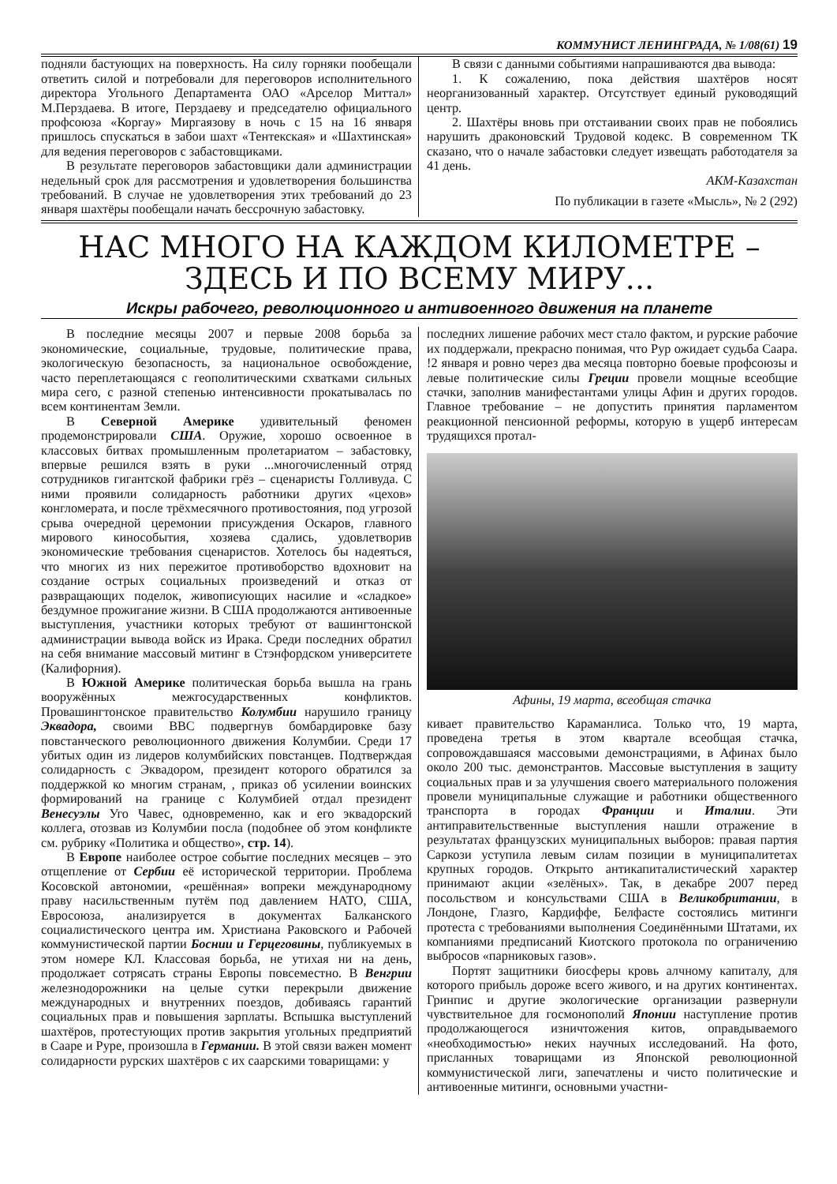КОММУНИСТ ЛЕНИНГРАДА, № 1/08(61) 19
подняли бастующих на поверхность. На силу горняки пообещали ответить силой и потребовали для переговоров исполнительного директора Угольного Департамента ОАО «Арселор Миттал» М.Перздаева. В итоге, Перздаеву и председателю официального профсоюза «Коргау» Миргаязову в ночь с 15 на 16 января пришлось спускаться в забои шахт «Тентекская» и «Шахтинская» для ведения переговоров с забастовщиками.
В результате переговоров забастовщики дали администрации недельный срок для рассмотрения и удовлетворения большинства требований. В случае не удовлетворения этих требований до 23 января шахтёры пообещали начать бессрочную забастовку.
В связи с данными событиями напрашиваются два вывода:
1. К сожалению, пока действия шахтёров носят неорганизованный характер. Отсутствует единый руководящий центр.
2. Шахтёры вновь при отстаивании своих прав не побоялись нарушить драконовский Трудовой кодекс. В современном ТК сказано, что о начале забастовки следует извещать работодателя за 41 день.
АКМ-Казахстан
По публикации в газете «Мысль», № 2 (292)
НАС МНОГО НА КАЖДОМ КИЛОМЕТРЕ –
ЗДЕСЬ И ПО ВСЕМУ МИРУ...
Искры рабочего, революционного и антивоенного движения на планете
В последние месяцы 2007 и первые 2008 борьба за экономические, социальные, трудовые, политические права, экологическую безопасность, за национальное освобождение, часто переплетающаяся с геополитическими схватками сильных мира сего, с разной степенью интенсивности прокатывалась по всем континентам Земли.
В Северной Америке удивительный феномен продемонстрировали США. Оружие, хорошо освоенное в классовых битвах промышленным пролетариатом – забастовку, впервые решился взять в руки ...многочисленный отряд сотрудников гигантской фабрики грёз – сценаристы Голливуда. С ними проявили солидарность работники других «цехов» конгломерата, и после трёхмесячного противостояния, под угрозой срыва очередной церемонии присуждения Оскаров, главного мирового кинособытия, хозяева сдались, удовлетворив экономические требования сценаристов. Хотелось бы надеяться, что многих из них пережитое противоборство вдохновит на создание острых социальных произведений и отказ от развращающих поделок, живописующих насилие и «сладкое» бездумное прожигание жизни. В США продолжаются антивоенные выступления, участники которых требуют от вашингтонской администрации вывода войск из Ирака. Среди последних обратил на себя внимание массовый митинг в Стэнфордском университете (Калифорния).
В Южной Америке политическая борьба вышла на грань вооружённых межгосударственных конфликтов. Провашингтонское правительство Колумбии нарушило границу Эквадора, своими ВВС подвергнув бомбардировке базу повстанческого революционного движения Колумбии. Среди 17 убитых один из лидеров колумбийских повстанцев. Подтверждая солидарность с Эквадором, президент которого обратился за поддержкой ко многим странам, , приказ об усилении воинских формирований на границе с Колумбией отдал президент Венесуэлы Уго Чавес, одновременно, как и его эквадорский коллега, отозвав из Колумбии посла (подобнее об этом конфликте см. рубрику «Политика и общество», стр. 14).
В Европе наиболее острое событие последних месяцев – это отщепление от Сербии её исторической территории. Проблема Косовской автономии, «решённая» вопреки международному праву насильственным путём под давлением НАТО, США, Евросоюза, анализируется в документах Балканского социалистического центра им. Христиана Раковского и Рабочей коммунистической партии Боснии и Герцеговины, публикуемых в этом номере КЛ. Классовая борьба, не утихая ни на день, продолжает сотрясать страны Европы повсеместно. В Венгрии железнодорожники на целые сутки перекрыли движение международных и внутренних поездов, добиваясь гарантий социальных прав и повышения зарплаты. Вспышка выступлений шахтёров, протестующих против закрытия угольных предприятий в Сааре и Руре, произошла в Германии. В этой связи важен момент солидарности рурских шахтёров с их саарскими товарищами: у
последних лишение рабочих мест стало фактом, и рурские рабочие их поддержали, прекрасно понимая, что Рур ожидает судьба Саара. !2 января и ровно через два месяца повторно боевые профсоюзы и левые политические силы Греции провели мощные всеобщие стачки, заполнив манифестантами улицы Афин и других городов. Главное требование – не допустить принятия парламентом реакционной пенсионной реформы, которую в ущерб интересам трудящихся протал-
Афины, 19 марта, всеобщая стачка
кивает правительство Караманлиса. Только что, 19 марта, проведена третья в этом квартале всеобщая стачка, сопровождавшаяся массовыми демонстрациями, в Афинах было около 200 тыс. демонстрантов. Массовые выступления в защиту социальных прав и за улучшения своего материального положения провели муниципальные служащие и работники общественного транспорта в городах Франции и Италии. Эти антиправительственные выступления нашли отражение в результатах французских муниципальных выборов: правая партия Саркози уступила левым силам позиции в муниципалитетах крупных городов. Открыто антикапиталистический характер принимают акции «зелёных». Так, в декабре 2007 перед посольством и консульствами США в Великобритании, в Лондоне, Глазго, Кардиффе, Белфасте состоялись митинги протеста с требованиями выполнения Соединёнными Штатами, их компаниями предписаний Киотского протокола по ограничению выбросов «парниковых газов».
Портят защитники биосферы кровь алчному капиталу, для которого прибыль дороже всего живого, и на других континентах. Гринпис и другие экологические организации развернули чувствительное для госмонополий Японии наступление против продолжающегося изничтожения китов, оправдываемого «необходимостью» неких научных исследований. На фото, присланных товарищами из Японской революционной коммунистической лиги, запечатлены и чисто политические и антивоенные митинги, основными участни-